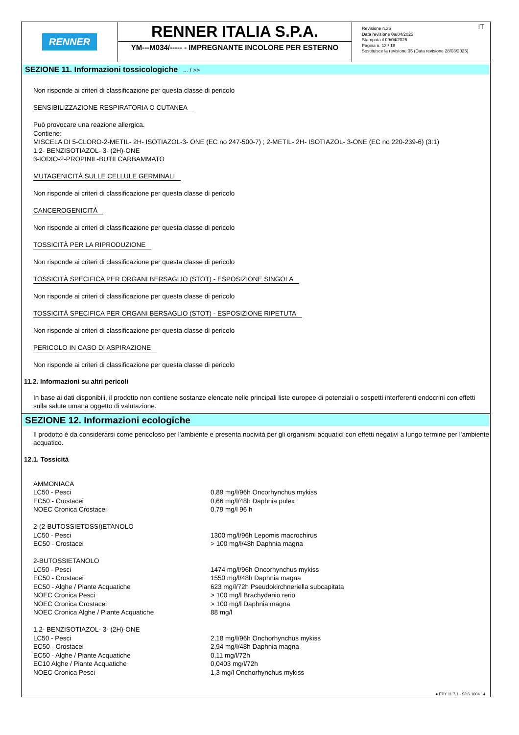RENNER
RENNER ITALIA S.P.A.
YM---M034/----- - IMPREGNANTE INCOLORE PER ESTERNO
IT Revisione n.36
Data revisione 09/04/2025
Stampata il 09/04/2025
Pagina n. 13 / 18
Sostituisce la revisione:35 (Data revisione 28/03/2025)
SEZIONE 11. Informazioni tossicologiche ... / >>
Non risponde ai criteri di classificazione per questa classe di pericolo
SENSIBILIZZAZIONE RESPIRATORIA O CUTANEA
Può provocare una reazione allergica.
Contiene:
MISCELA DI 5-CLORO-2-METIL- 2H- ISOTIAZOL-3- ONE (EC no 247-500-7) ; 2-METIL- 2H- ISOTIAZOL- 3-ONE (EC no 220-239-6) (3:1)
1,2- BENZISOTIAZOL- 3- (2H)-ONE
3-IODIO-2-PROPINIL-BUTILCARBAMMATO
MUTAGENICITÀ SULLE CELLULE GERMINALI
Non risponde ai criteri di classificazione per questa classe di pericolo
CANCEROGENICITÀ
Non risponde ai criteri di classificazione per questa classe di pericolo
TOSSICITÀ PER LA RIPRODUZIONE
Non risponde ai criteri di classificazione per questa classe di pericolo
TOSSICITÀ SPECIFICA PER ORGANI BERSAGLIO (STOT) - ESPOSIZIONE SINGOLA
Non risponde ai criteri di classificazione per questa classe di pericolo
TOSSICITÀ SPECIFICA PER ORGANI BERSAGLIO (STOT) - ESPOSIZIONE RIPETUTA
Non risponde ai criteri di classificazione per questa classe di pericolo
PERICOLO IN CASO DI ASPIRAZIONE
Non risponde ai criteri di classificazione per questa classe di pericolo
11.2. Informazioni su altri pericoli
In base ai dati disponibili, il prodotto non contiene sostanze elencate nelle principali liste europee di potenziali o sospetti interferenti endocrini con effetti sulla salute umana oggetto di valutazione.
SEZIONE 12. Informazioni ecologiche
Il prodotto è da considerarsi come pericoloso per l'ambiente e presenta nocività per gli organismi acquatici con effetti negativi a lungo termine per l'ambiente acquatico.
12.1. Tossicità
| AMMONIACA | |
| LC50 - Pesci | 0,89 mg/l/96h Oncorhynchus mykiss |
| EC50 - Crostacei | 0,66 mg/l/48h Daphnia pulex |
| NOEC Cronica Crostacei | 0,79 mg/l 96 h |
| 2-(2-BUTOSSIETOSSI)ETANOLO | |
| LC50 - Pesci | 1300 mg/l/96h Lepomis macrochirus |
| EC50 - Crostacei | > 100 mg/l/48h Daphnia magna |
| 2-BUTOSSIETANOLO | |
| LC50 - Pesci | 1474 mg/l/96h Oncorhynchus mykiss |
| EC50 - Crostacei | 1550 mg/l/48h Daphnia magna |
| EC50 - Alghe / Piante Acquatiche | 623 mg/l/72h Pseudokirchneriella subcapitata |
| NOEC Cronica Pesci | > 100 mg/l Brachydanio rerio |
| NOEC Cronica Crostacei | > 100 mg/l Daphnia magna |
| NOEC Cronica Alghe / Piante Acquatiche | 88 mg/l |
| 1,2- BENZISOTIAZOL- 3- (2H)-ONE | |
| LC50 - Pesci | 2,18 mg/l/96h Onchorhynchus mykiss |
| EC50 - Crostacei | 2,94 mg/l/48h Daphnia magna |
| EC50 - Alghe / Piante Acquatiche | 0,11 mg/l/72h |
| EC10 Alghe / Piante Acquatiche | 0,0403 mg/l/72h |
| NOEC Cronica Pesci | 1,3 mg/l Onchorhynchus mykiss |
● EPY 11.7.1 - SDS 1004.14